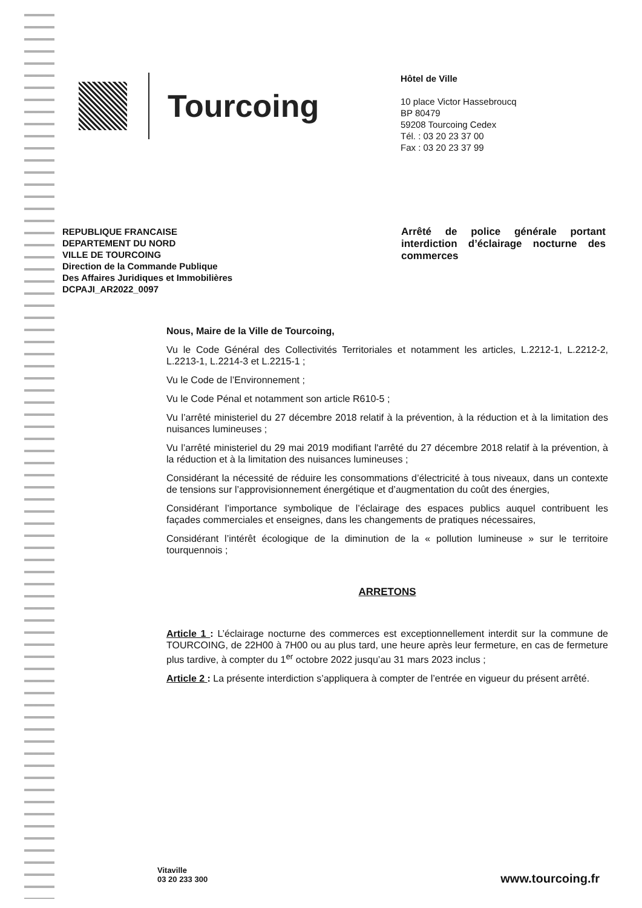Tourcoing
Hôtel de Ville
10 place Victor Hassebroucq
BP 80479
59208 Tourcoing Cedex
Tél. : 03 20 23 37 00
Fax : 03 20 23 37 99
REPUBLIQUE FRANCAISE
DEPARTEMENT DU NORD
VILLE DE TOURCOING
Direction de la Commande Publique
Des Affaires Juridiques et Immobilières
DCPAJI_AR2022_0097
Arrêté de police générale portant interdiction d’éclairage nocturne des commerces
Nous, Maire de la Ville de Tourcoing,
Vu le Code Général des Collectivités Territoriales et notamment les articles, L.2212-1, L.2212-2, L.2213-1, L.2214-3 et L.2215-1 ;
Vu le Code de l’Environnement ;
Vu le Code Pénal et notamment son article R610-5 ;
Vu l’arrêté ministeriel du 27 décembre 2018 relatif à la prévention, à la réduction et à la limitation des nuisances lumineuses ;
Vu l’arrêté ministeriel du 29 mai 2019 modifiant l'arrêté du 27 décembre 2018 relatif à la prévention, à la réduction et à la limitation des nuisances lumineuses ;
Considérant la nécessité de réduire les consommations d’électricité à tous niveaux, dans un contexte de tensions sur l’approvisionnement énergétique et d’augmentation du coût des énergies,
Considérant l’importance symbolique de l’éclairage des espaces publics auquel contribuent les façades commerciales et enseignes, dans les changements de pratiques nécessaires,
Considérant l’intérêt écologique de la diminution de la « pollution lumineuse » sur le territoire tourquennois ;
ARRETONS
Article 1 : L’éclairage nocturne des commerces est exceptionnellement interdit sur la commune de TOURCOING, de 22H00 à 7H00 ou au plus tard, une heure après leur fermeture, en cas de fermeture plus tardive, à compter du 1<sup>er</sup> octobre 2022 jusqu’au 31 mars 2023 inclus ;
Article 2 : La présente interdiction s’appliquera à compter de l’entrée en vigueur du présent arrêté.
Vitaville
03 20 233 300
www.tourcoing.fr